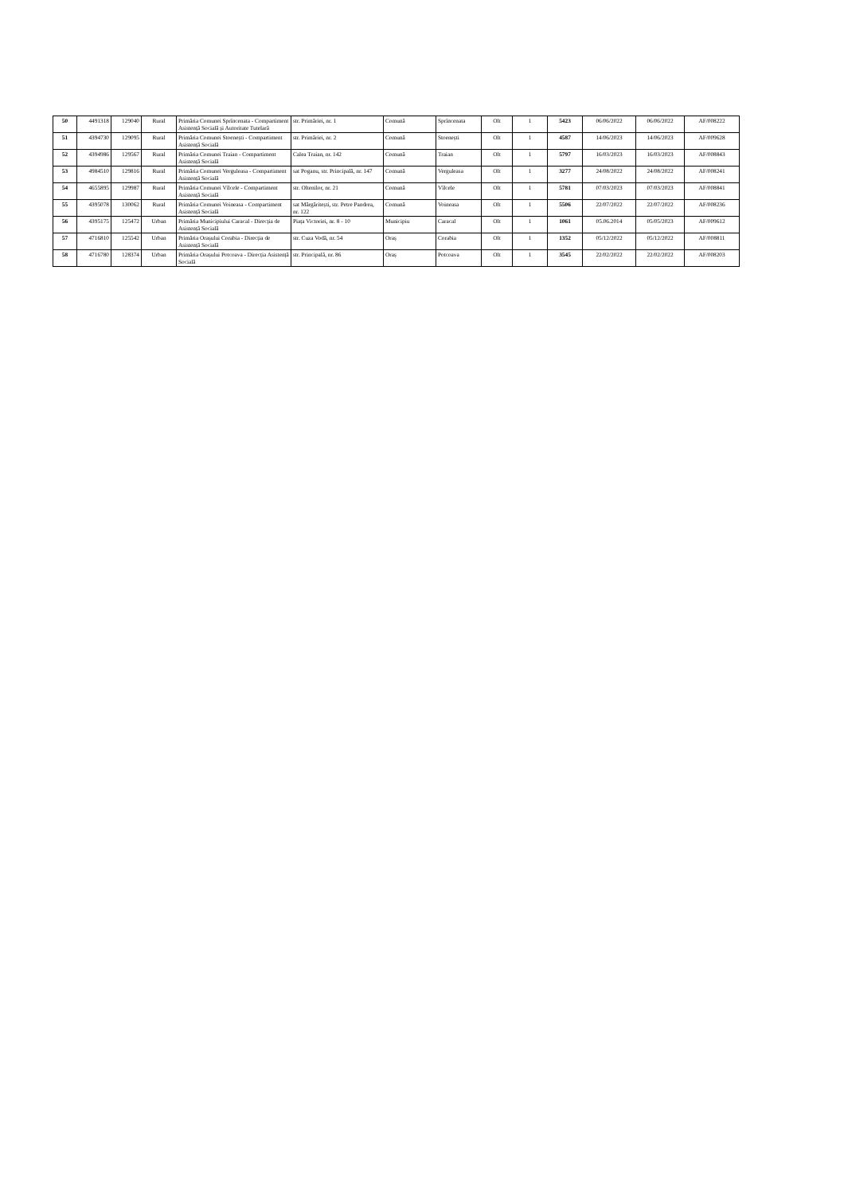| 50 | 4491318 | 129040 | Rural | Primăria Comunei Sprîncenata - Compartiment Asistență Socială și Autoritate Tutelară | str. Primăriei, nr. 1 | Comună | Sprîncenata | Olt | 1 | 5423 | 06/06/2022 | 06/06/2022 | AF/008222 |
| 51 | 4394730 | 129095 | Rural | Primăria Comunei Stoenești - Compartiment Asistență Socială | str. Primăriei, nr. 2 | Comună | Stoenești | Olt | 1 | 4587 | 14/06/2023 | 14/06/2023 | AF/009628 |
| 52 | 4394986 | 129567 | Rural | Primăria Comunei Traian - Compartiment Asistență Socială | Calea Traian, nr. 142 | Comună | Traian | Olt | 1 | 5797 | 16/03/2023 | 16/03/2023 | AF/008843 |
| 53 | 4984510 | 129816 | Rural | Primăria Comunei Verguleasa - Compartiment Asistență Socială | sat Poganu, str. Principală, nr. 147 | Comună | Verguleasa | Olt | 1 | 3277 | 24/08/2022 | 24/08/2022 | AF/008241 |
| 54 | 4655895 | 129987 | Rural | Primăria Comunei Vîlcele - Compartiment Asistență Socială | str. Oltenilor, nr. 21 | Comună | Vîlcele | Olt | 1 | 5781 | 07/03/2023 | 07/03/2023 | AF/008841 |
| 55 | 4395078 | 130062 | Rural | Primăria Comunei Voineasa - Compartiment Asistență Socială | sat Mărgăritești, str. Petre Pandrea, nr. 122 | Comună | Voineasa | Olt | 1 | 5506 | 22/07/2022 | 22/07/2022 | AF/008236 |
| 56 | 4395175 | 125472 | Urban | Primăria Municipiului Caracal - Direcția de Asistență Socială | Piața Victoriei, nr. 8 - 10 | Municipiu | Caracal | Olt | 1 | 1061 | 05.06.2014 | 05/05/2023 | AF/009612 |
| 57 | 4716810 | 125542 | Urban | Primăria Orașului Corabia - Direcția de Asistență Socială | str. Cuza Vodă, nr. 54 | Oraș | Corabia | Olt | 1 | 1352 | 05/12/2022 | 05/12/2022 | AF/008811 |
| 58 | 4716780 | 128374 | Urban | Primăria Orașului Potcoava - Direcția Asistență Socială | str. Principală, nr. 86 | Oraș | Potcoava | Olt | 1 | 3545 | 22/02/2022 | 22/02/2022 | AF/008203 |